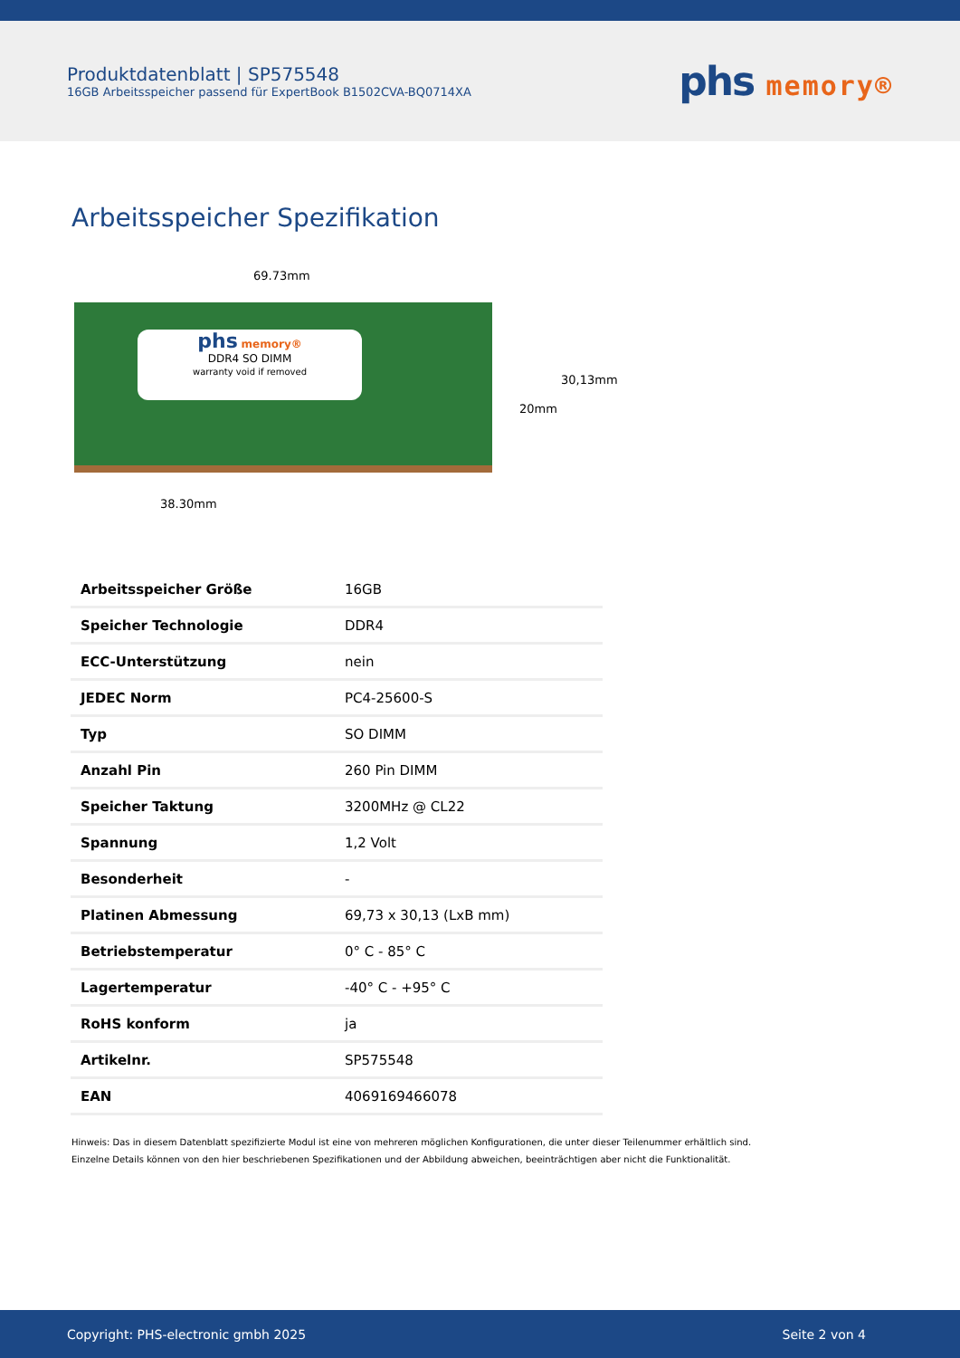Produktdatenblatt | SP575548
16GB Arbeitsspeicher passend für ExpertBook B1502CVA-BQ0714XA
phs memory®
Arbeitsspeicher Spezifikation
69.73mm
phs memory®
DDR4 SO DIMM
warranty void if removed
30,13mm
20mm
38.30mm
| Arbeitsspeicher Größe | 16GB |
| Speicher Technologie | DDR4 |
| ECC-Unterstützung | nein |
| JEDEC Norm | PC4-25600-S |
| Typ | SO DIMM |
| Anzahl Pin | 260 Pin DIMM |
| Speicher Taktung | 3200MHz @ CL22 |
| Spannung | 1,2 Volt |
| Besonderheit | - |
| Platinen Abmessung | 69,73 x 30,13 (LxB mm) |
| Betriebstemperatur | 0° C - 85° C |
| Lagertemperatur | -40° C - +95° C |
| RoHS konform | ja |
| Artikelnr. | SP575548 |
| EAN | 4069169466078 |
Hinweis: Das in diesem Datenblatt spezifizierte Modul ist eine von mehreren möglichen Konfigurationen, die unter dieser Teilenummer erhältlich sind.
Einzelne Details können von den hier beschriebenen Spezifikationen und der Abbildung abweichen, beeinträchtigen aber nicht die Funktionalität.
Copyright: PHS-electronic gmbh 2025 Seite 2 von 4